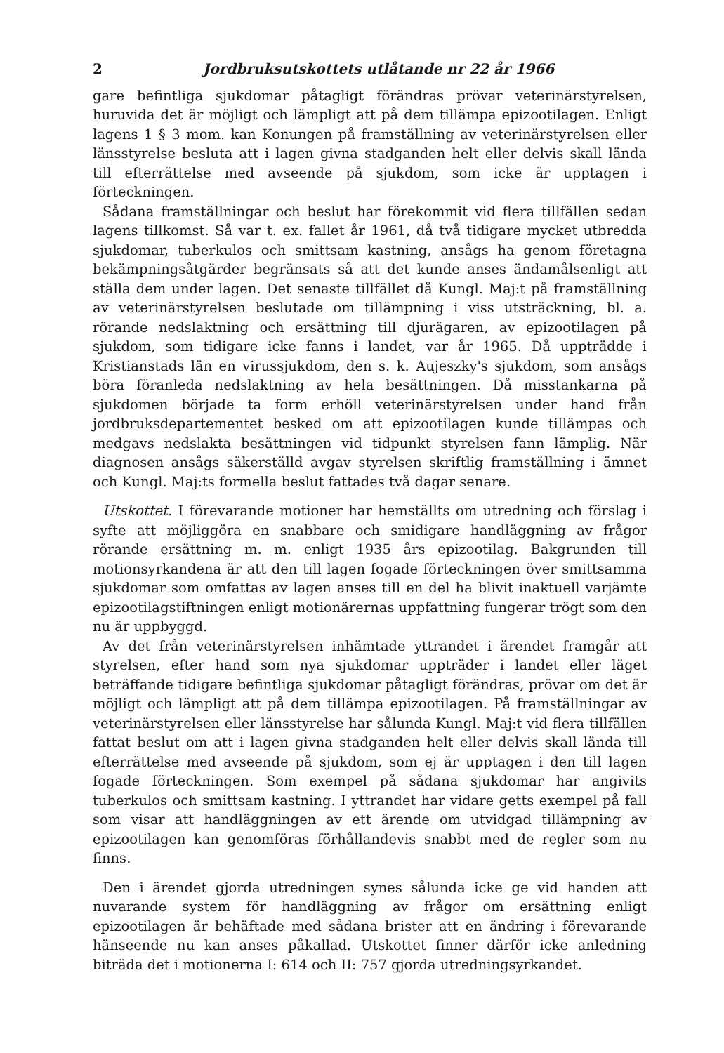2 Jordbruksutskottets utlåtande nr 22 år 1966
gare befintliga sjukdomar påtagligt förändras prövar veterinärstyrelsen, huruvida det är möjligt och lämpligt att på dem tillämpa epizootilagen. Enligt lagens 1 § 3 mom. kan Konungen på framställning av veterinärstyrelsen eller länsstyrelse besluta att i lagen givna stadganden helt eller delvis skall lända till efterrättelse med avseende på sjukdom, som icke är upptagen i förteckningen.
Sådana framställningar och beslut har förekommit vid flera tillfällen sedan lagens tillkomst. Så var t. ex. fallet år 1961, då två tidigare mycket utbredda sjukdomar, tuberkulos och smittsam kastning, ansågs ha genom företagna bekämpningsåtgärder begränsats så att det kunde anses ändamålsenligt att ställa dem under lagen. Det senaste tillfället då Kungl. Maj:t på framställning av veterinärstyrelsen beslutade om tillämpning i viss utsträckning, bl. a. rörande nedslaktning och ersättning till djurägaren, av epizootilagen på sjukdom, som tidigare icke fanns i landet, var år 1965. Då uppträdde i Kristianstads län en virussjukdom, den s. k. Aujeszky's sjukdom, som ansågs böra föranleda nedslaktning av hela besättningen. Då misstankarna på sjukdomen började ta form erhöll veterinärstyrelsen under hand från jordbruksdepartementet besked om att epizootilagen kunde tillämpas och medgavs nedslakta besättningen vid tidpunkt styrelsen fann lämplig. När diagnosen ansågs säkerställd avgav styrelsen skriftlig framställning i ämnet och Kungl. Maj:ts formella beslut fattades två dagar senare.
Utskottet. I förevarande motioner har hemställts om utredning och förslag i syfte att möjliggöra en snabbare och smidigare handläggning av frågor rörande ersättning m. m. enligt 1935 års epizootilag. Bakgrunden till motionsyrkandena är att den till lagen fogade förteckningen över smittsamma sjukdomar som omfattas av lagen anses till en del ha blivit inaktuell varjämte epizootilagstiftningen enligt motionärernas uppfattning fungerar trögt som den nu är uppbyggd.
Av det från veterinärstyrelsen inhämtade yttrandet i ärendet framgår att styrelsen, efter hand som nya sjukdomar uppträder i landet eller läget beträffande tidigare befintliga sjukdomar påtagligt förändras, prövar om det är möjligt och lämpligt att på dem tillämpa epizootilagen. På framställningar av veterinärstyrelsen eller länsstyrelse har sålunda Kungl. Maj:t vid flera tillfällen fattat beslut om att i lagen givna stadganden helt eller delvis skall lända till efterrättelse med avseende på sjukdom, som ej är upptagen i den till lagen fogade förteckningen. Som exempel på sådana sjukdomar har angivits tuberkulos och smittsam kastning. I yttrandet har vidare getts exempel på fall som visar att handläggningen av ett ärende om utvidgad tillämpning av epizootilagen kan genomföras förhållandevis snabbt med de regler som nu finns.
Den i ärendet gjorda utredningen synes sålunda icke ge vid handen att nuvarande system för handläggning av frågor om ersättning enligt epizootilagen är behäftade med sådana brister att en ändring i förevarande hänseende nu kan anses påkallad. Utskottet finner därför icke anledning biträda det i motionerna I: 614 och II: 757 gjorda utredningsyrkandet.